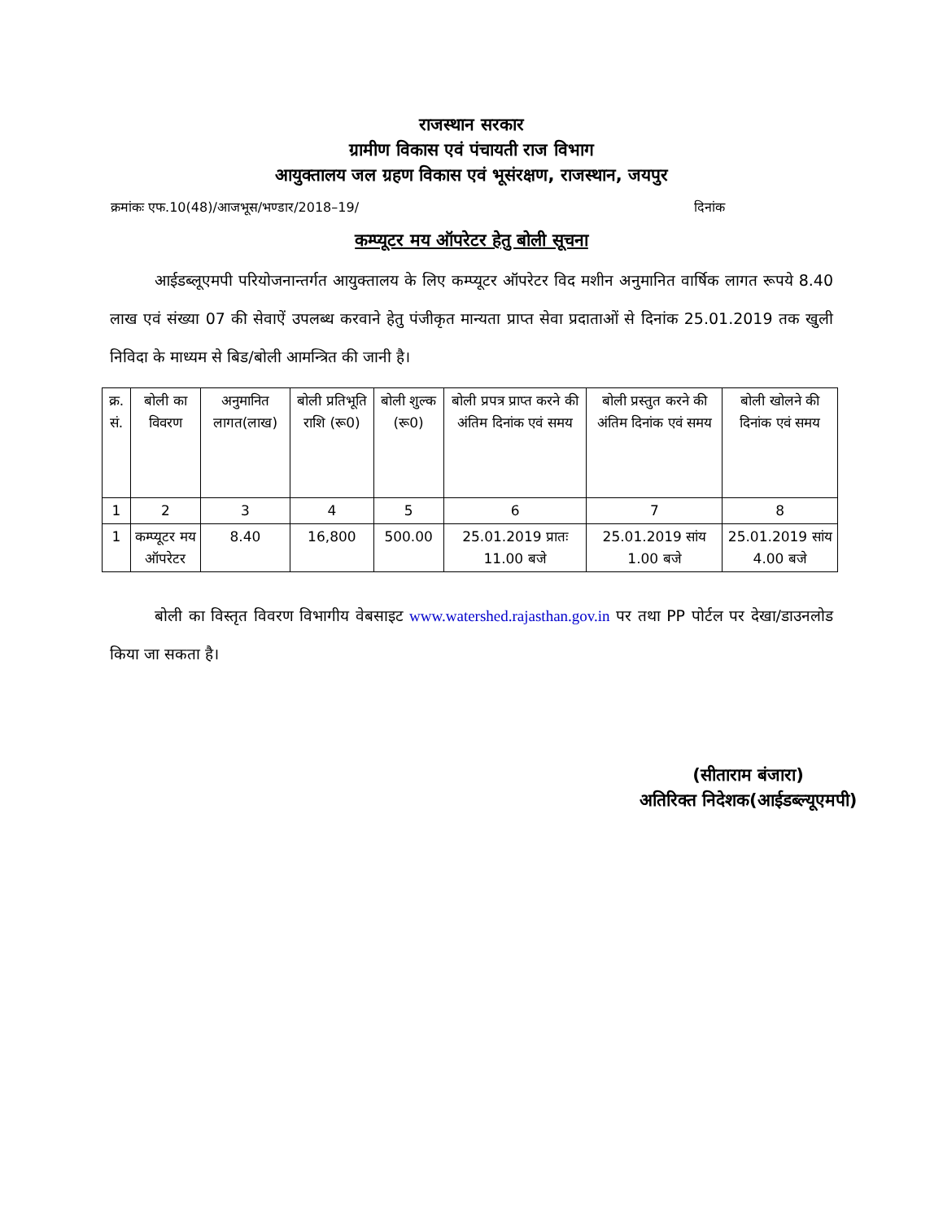राजस्थान सरकार
ग्रामीण विकास एवं पंचायती राज विभाग
आयुक्तालय जल ग्रहण विकास एवं भूसंरक्षण, राजस्थान, जयपुर
क्रमांकः एफ.10(48)/आजभूस/भण्डार/2018–19/ दिनांक
कम्प्यूटर मय ऑपरेटर हेतु बोली सूचना
आईडब्लूएमपी परियोजनान्तर्गत आयुक्तालय के लिए कम्प्यूटर ऑपरेटर विद मशीन अनुमानित वार्षिक लागत रूपये 8.40 लाख एवं संख्या 07 की सेवाऐं उपलब्ध करवाने हेतु पंजीकृत मान्यता प्राप्त सेवा प्रदाताओं से दिनांक 25.01.2019 तक खुली निविदा के माध्यम से बिड/बोली आमन्त्रित की जानी है।
| क्र. सं. | बोली का विवरण | अनुमानित लागत(लाख) | बोली प्रतिभूति राशि (रू0) | बोली शुल्क (रू0) | बोली प्रपत्र प्राप्त करने की अंतिम दिनांक एवं समय | बोली प्रस्तुत करने की अंतिम दिनांक एवं समय | बोली खोलने की दिनांक एवं समय |
| --- | --- | --- | --- | --- | --- | --- | --- |
| 1 | 2 | 3 | 4 | 5 | 6 | 7 | 8 |
| 1 | कम्प्यूटर मय ऑपरेटर | 8.40 | 16,800 | 500.00 | 25.01.2019 प्रातः 11.00 बजे | 25.01.2019 सांय 1.00 बजे | 25.01.2019 सांय 4.00 बजे |
बोली का विस्तृत विवरण विभागीय वेबसाइट www.watershed.rajasthan.gov.in पर तथा PP पोर्टल पर देखा/डाउनलोड किया जा सकता है।
(सीताराम बंजारा)
अतिरिक्त निदेशक(आईडब्ल्यूएमपी)